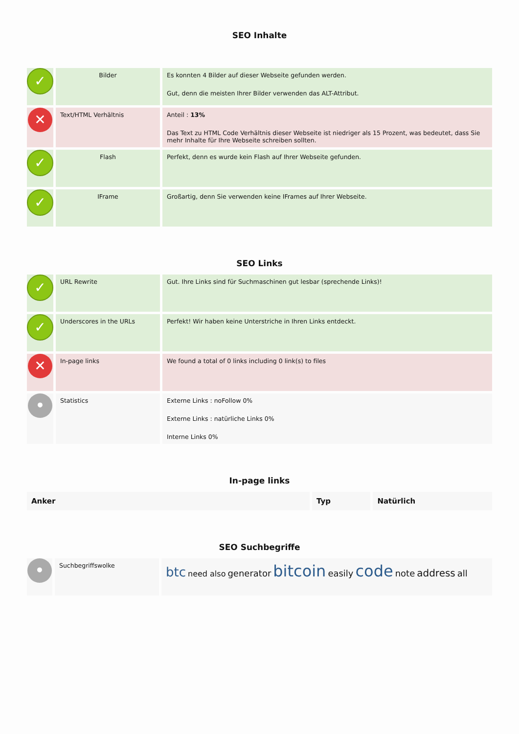SEO Inhalte
| ✓ | Bilder | Es konnten 4 Bilder auf dieser Webseite gefunden werden. Gut, denn die meisten Ihrer Bilder verwenden das ALT-Attribut. |
| ✕ | Text/HTML Verhältnis | Anteil : 13% Das Text zu HTML Code Verhältnis dieser Webseite ist niedriger als 15 Prozent, was bedeutet, dass Sie mehr Inhalte für Ihre Webseite schreiben sollten. |
| ✓ | Flash | Perfekt, denn es wurde kein Flash auf Ihrer Webseite gefunden. |
| ✓ | IFrame | Großartig, denn Sie verwenden keine IFrames auf Ihrer Webseite. |
SEO Links
| ✓ | URL Rewrite | Gut. Ihre Links sind für Suchmaschinen gut lesbar (sprechende Links)! |
| ✓ | Underscores in the URLs | Perfekt! Wir haben keine Unterstriche in Ihren Links entdeckt. |
| ✕ | In-page links | We found a total of 0 links including 0 link(s) to files |
| • | Statistics | Externe Links : noFollow 0% Externe Links : natürliche Links 0% Interne Links 0% |
In-page links
| Anker | Typ | Natürlich |
| --- | --- | --- |
SEO Suchbegriffe
| • | Suchbegriffswolke | btc need also generator bitcoin easily code note address all |